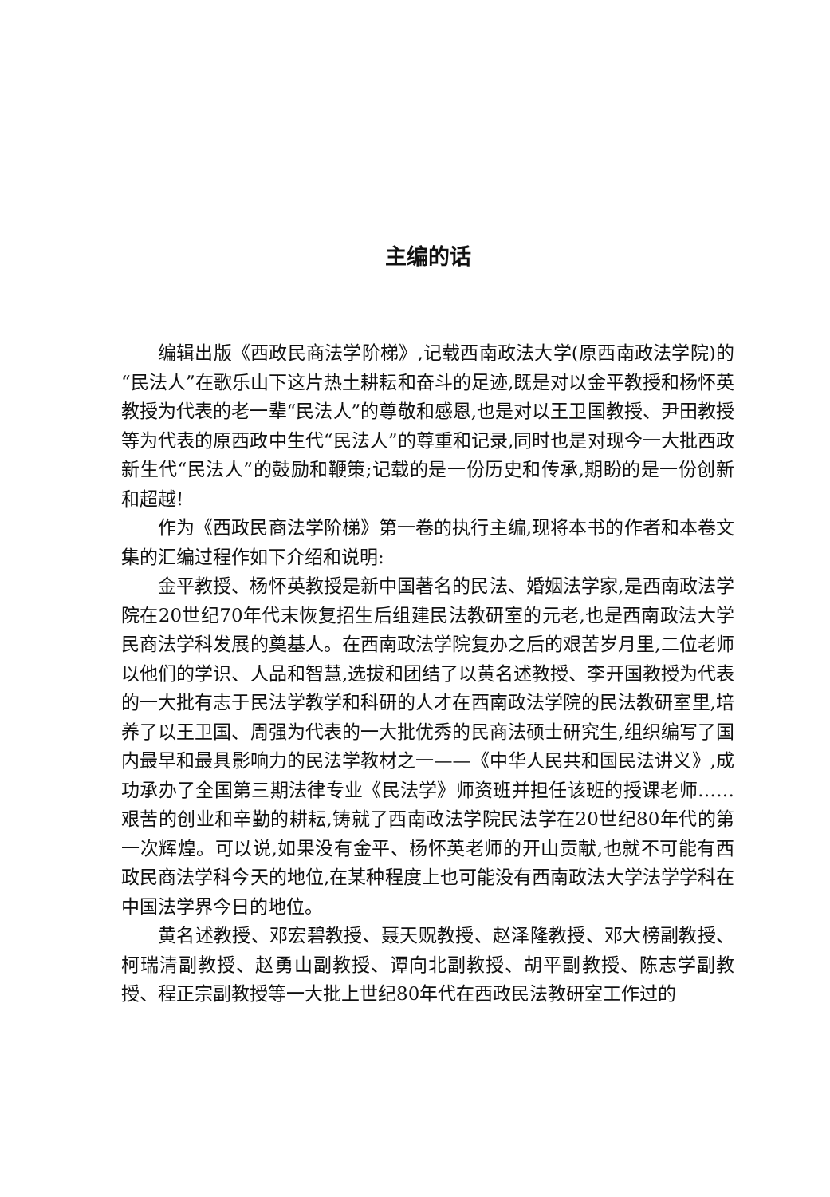主编的话
编辑出版《西政民商法学阶梯》,记载西南政法大学(原西南政法学院)的“民法人”在歌乐山下这片热土耕耘和奋斗的足迹,既是对以金平教授和杨怀英教授为代表的老一辈“民法人”的尊敬和感恩,也是对以王卫国教授、尹田教授等为代表的原西政中生代“民法人”的尊重和记录,同时也是对现今一大批西政新生代“民法人”的鼓励和鞭策;记载的是一份历史和传承,期盼的是一份创新和超越!
作为《西政民商法学阶梯》第一卷的执行主编,现将本书的作者和本卷文集的汇编过程作如下介绍和说明:
金平教授、杨怀英教授是新中国著名的民法、婚姻法学家,是西南政法学院在20世纪70年代末恢复招生后组建民法教研室的元老,也是西南政法大学民商法学科发展的奠基人。在西南政法学院复办之后的艰苦岁月里,二位老师以他们的学识、人品和智慧,选拔和团结了以黄名述教授、李开国教授为代表的一大批有志于民法学教学和科研的人才在西南政法学院的民法教研室里,培养了以王卫国、周强为代表的一大批优秀的民商法硕士研究生,组织编写了国内最早和最具影响力的民法学教材之一——《中华人民共和国民法讲义》,成功承办了全国第三期法律专业《民法学》师资班并担任该班的授课老师……艰苦的创业和辛勤的耕耘,铸就了西南政法学院民法学在20世纪80年代的第一次辉煌。可以说,如果没有金平、杨怀英老师的开山贡献,也就不可能有西政民商法学科今天的地位,在某种程度上也可能没有西南政法大学法学学科在中国法学界今日的地位。
黄名述教授、邓宏碧教授、聂天贶教授、赵泽隆教授、邓大榜副教授、柯瑞清副教授、赵勇山副教授、谭向北副教授、胡平副教授、陈志学副教授、程正宗副教授等一大批上世纪80年代在西政民法教研室工作过的